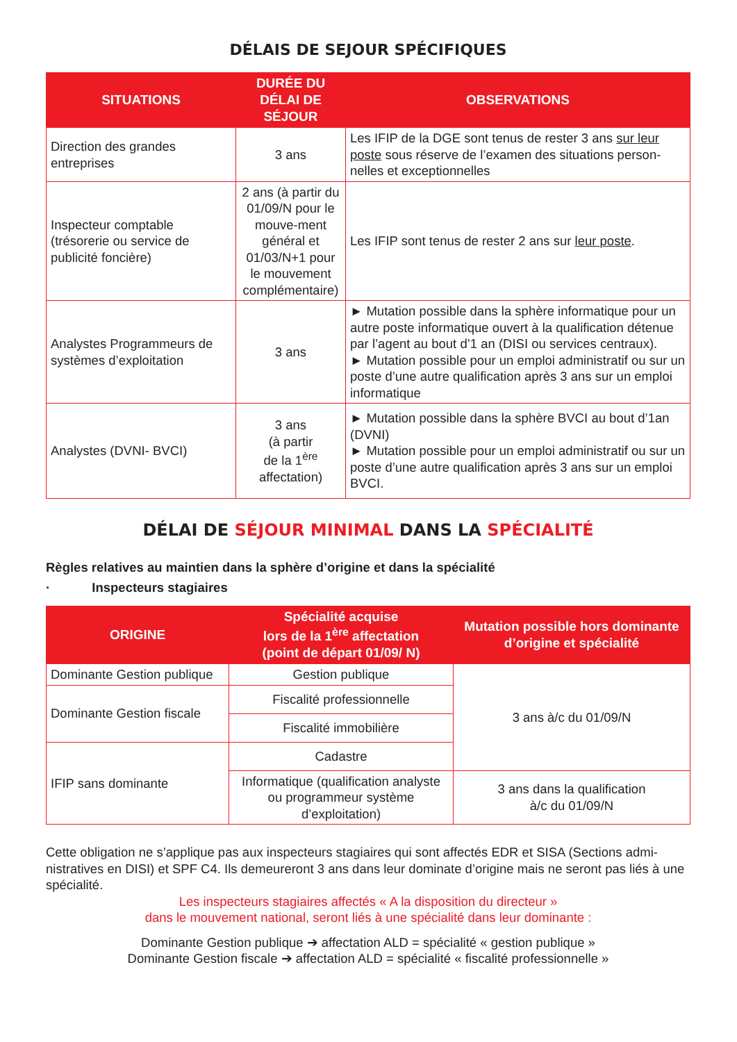DÉLAIS DE SEJOUR SPÉCIFIQUES
| SITUATIONS | DURÉE DU DÉLAI DE SÉJOUR | OBSERVATIONS |
| --- | --- | --- |
| Direction des grandes entreprises | 3 ans | Les IFIP de la DGE sont tenus de rester 3 ans sur leur poste sous réserve de l’examen des situations person-nelles et exceptionnelles |
| Inspecteur comptable (trésorerie ou service de publicité foncière) | 2 ans (à partir du 01/09/N pour le mouve-ment général et 01/03/N+1 pour le mouvement complémentaire) | Les IFIP sont tenus de rester 2 ans sur leur poste . |
| Analystes Programmeurs de systèmes d’exploitation | 3 ans | ► Mutation possible dans la sphère informatique pour un autre poste informatique ouvert à la qualification détenue par l’agent au bout d’1 an (DISI ou services centraux). ► Mutation possible pour un emploi administratif ou sur un poste d’une autre qualification après 3 ans sur un emploi informatique |
| Analystes (DVNI- BVCI) | 3 ans (à partir de la 1<sup>ère</sup> affectation) | ► Mutation possible dans la sphère BVCI au bout d’1an (DVNI) ► Mutation possible pour un emploi administratif ou sur un poste d’une autre qualification après 3 ans sur un emploi BVCI. |
DÉLAI DE SÉJOUR MINIMAL DANS LA SPÉCIALITÉ
Règles relatives au maintien dans la sphère d’origine et dans la spécialité
· Inspecteurs stagiaires
| ORIGINE | Spécialité acquise lors de la 1<sup>ère</sup> affectation (point de départ 01/09/ N) | Mutation possible hors dominante d’origine et spécialité |
| --- | --- | --- |
| Dominante Gestion publique | Gestion publique | 3 ans à/c du 01/09/N |
| Dominante Gestion fiscale | Fiscalité professionnelle | |
| | Fiscalité immobilière | |
| IFIP sans dominante | Cadastre | |
| | Informatique (qualification analyste ou programmeur système d’exploitation) | 3 ans dans la qualification à/c du 01/09/N |
Cette obligation ne s’applique pas aux inspecteurs stagiaires qui sont affectés EDR et SISA (Sections admi-nistratives en DISI) et SPF C4. Ils demeureront 3 ans dans leur dominate d’origine mais ne seront pas liés à une spécialité.
Les inspecteurs stagiaires affectés « A la disposition du directeur »
dans le mouvement national, seront liés à une spécialité dans leur dominante :
Dominante Gestion publique ➔ affectation ALD = spécialité « gestion publique »
Dominante Gestion fiscale ➔ affectation ALD = spécialité « fiscalité professionnelle »